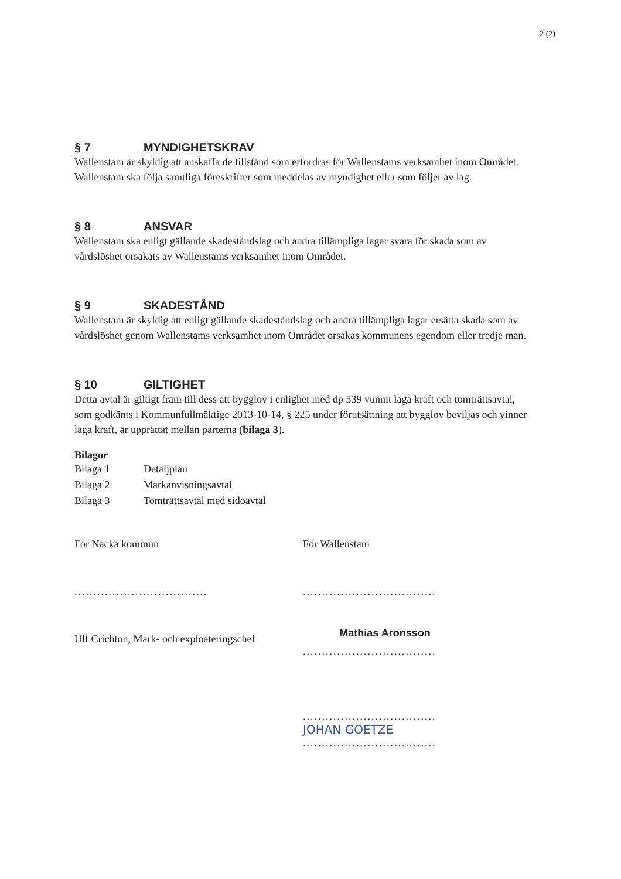2 (2)
§ 7 MYNDIGHETSKRAV
Wallenstam är skyldig att anskaffa de tillstånd som erfordras för Wallenstams verksamhet inom Området. Wallenstam ska följa samtliga föreskrifter som meddelas av myndighet eller som följer av lag.
§ 8 ANSVAR
Wallenstam ska enligt gällande skadeståndslag och andra tillämpliga lagar svara för skada som av vårdslöshet orsakats av Wallenstams verksamhet inom Området.
§ 9 SKADESTÅND
Wallenstam är skyldig att enligt gällande skadeståndslag och andra tillämpliga lagar ersätta skada som av vårdslöshet genom Wallenstams verksamhet inom Området orsakas kommunens egendom eller tredje man.
§ 10 GILTIGHET
Detta avtal är giltigt fram till dess att bygglov i enlighet med dp 539 vunnit laga kraft och tomträttsavtal, som godkänts i Kommunfullmäktige 2013-10-14, § 225 under förutsättning att bygglov beviljas och vinner laga kraft, är upprättat mellan parterna (bilaga 3).
Bilagor
Bilaga 1 Detaljplan
Bilaga 2 Markanvisningsavtal
Bilaga 3 Tomträttsavtal med sidoavtal
För Nacka kommun
...................................
Ulf Crichton, Mark- och exploateringschef
För Wallenstam
...................................
Mathias Aronsson
...................................
...................................
JOHAN GOETZE
...................................